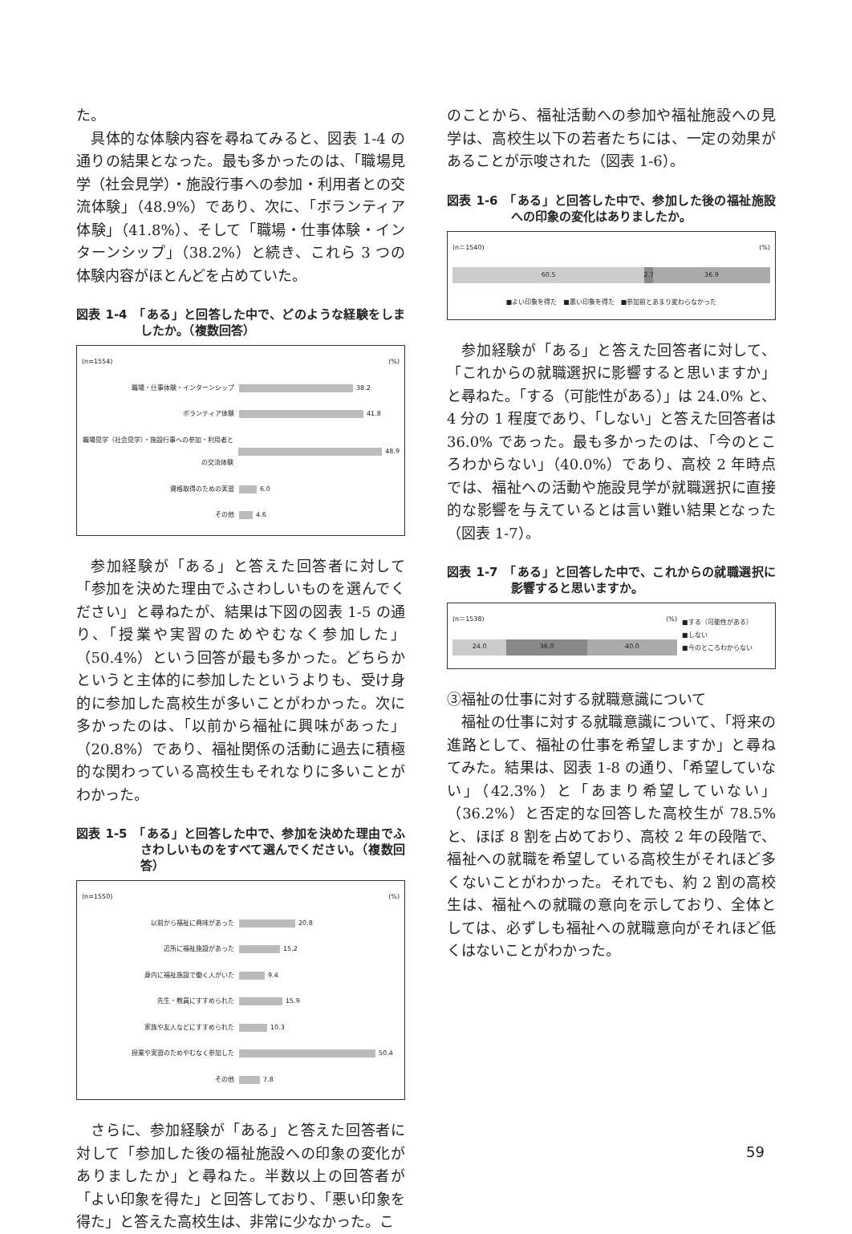た。
具体的な体験内容を尋ねてみると、図表 1-4 の通りの結果となった。最も多かったのは、「職場見学（社会見学）・施設行事への参加・利用者との交流体験」（48.9%）であり、次に、「ボランティア体験」（41.8%）、そして「職場・仕事体験・インターンシップ」（38.2%）と続き、これら 3 つの体験内容がほとんどを占めていた。
図表 1-4　「ある」と回答した中で、どのような経験をしましたか。（複数回答）
(n=1554) (%)
職場・仕事体験・インターンシップ 38.2
ボランティア体験 41.8
職場見学（社会見学）・施設行事への参加・利用者との交流体験 48.9
資格取得のための実習 6.0
その他 4.6
参加経験が「ある」と答えた回答者に対して「参加を決めた理由でふさわしいものを選んでください」と尋ねたが、結果は下図の図表 1-5 の通り、「授業や実習のためやむなく参加した」（50.4%）という回答が最も多かった。どちらかというと主体的に参加したというよりも、受け身的に参加した高校生が多いことがわかった。次に多かったのは、「以前から福祉に興味があった」（20.8%）であり、福祉関係の活動に過去に積極的な関わっている高校生もそれなりに多いことがわかった。
図表 1-5　「ある」と回答した中で、参加を決めた理由でふさわしいものをすべて選んでください。（複数回答）
(n=1550) (%)
以前から福祉に興味があった 20.8
近所に福祉施設があった 15.2
身内に福祉施設で働く人がいた 9.4
先生・教員にすすめられた 15.9
家族や友人などにすすめられた 10.3
授業や実習のためやむなく参加した 50.4
その他 7.8
さらに、参加経験が「ある」と答えた回答者に対して「参加した後の福祉施設への印象の変化がありましたか」と尋ねた。半数以上の回答者が「よい印象を得た」と回答しており、「悪い印象を得た」と答えた高校生は、非常に少なかった。こ
のことから、福祉活動への参加や福祉施設への見学は、高校生以下の若者たちには、一定の効果があることが示唆された（図表 1-6）。
図表 1-6　「ある」と回答した中で、参加した後の福祉施設への印象の変化はありましたか。
(n＝1540) (%)
60.5 2.7 36.9
■よい印象を得た　■悪い印象を得た　■参加前とあまり変わらなかった
参加経験が「ある」と答えた回答者に対して、「これからの就職選択に影響すると思いますか」と尋ねた。「する（可能性がある）」は 24.0% と、4 分の 1 程度であり、「しない」と答えた回答者は 36.0% であった。最も多かったのは、「今のところわからない」（40.0%）であり、高校 2 年時点では、福祉への活動や施設見学が就職選択に直接的な影響を与えているとは言い難い結果となった（図表 1-7）。
図表 1-7　「ある」と回答した中で、これからの就職選択に影響すると思いますか。
(n＝1538) (%)
24.0 36.0 40.0
■する（可能性がある）
■しない
■今のところわからない
③福祉の仕事に対する就職意識について
福祉の仕事に対する就職意識について、「将来の進路として、福祉の仕事を希望しますか」と尋ねてみた。結果は、図表 1-8 の通り、「希望していない」（42.3%）と「あまり希望していない」（36.2%）と否定的な回答した高校生が 78.5% と、ほぼ 8 割を占めており、高校 2 年の段階で、福祉への就職を希望している高校生がそれほど多くないことがわかった。それでも、約 2 割の高校生は、福祉への就職の意向を示しており、全体としては、必ずしも福祉への就職意向がそれほど低くはないことがわかった。
59